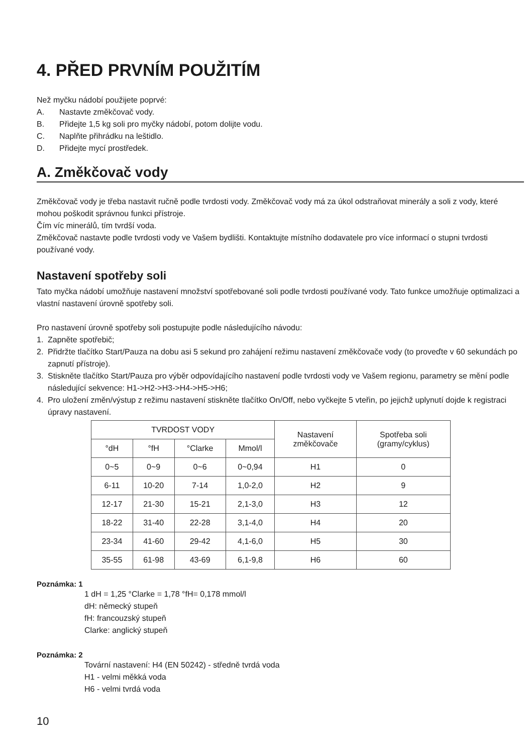4. PŘED PRVNÍM POUŽITÍM
Než myčku nádobí použijete poprvé:
A. Nastavte změkčovač vody.
B. Přidejte 1,5 kg soli pro myčky nádobí, potom dolijte vodu.
C. Naplňte přihrádku na leštidlo.
D. Přidejte mycí prostředek.
A. Změkčovač vody
Změkčovač vody je třeba nastavit ručně podle tvrdosti vody. Změkčovač vody má za úkol odstraňovat minerály a soli z vody, které mohou poškodit správnou funkci přístroje.
Čím víc minerálů, tím tvrdší voda.
Změkčovač nastavte podle tvrdosti vody ve Vašem bydlišti. Kontaktujte místního dodavatele pro více informací o stupni tvrdosti používané vody.
Nastavení spotřeby soli
Tato myčka nádobí umožňuje nastavení množství spotřebované soli podle tvrdosti používané vody. Tato funkce umožňuje optimalizaci a vlastní nastavení úrovně spotřeby soli.
Pro nastavení úrovně spotřeby soli postupujte podle následujícího návodu:
1. Zapněte spotřebič;
2. Přidržte tlačítko Start/Pauza na dobu asi 5 sekund pro zahájení režimu nastavení změkčovače vody (to proveďte v 60 sekundách po zapnutí přístroje).
3. Stiskněte tlačítko Start/Pauza pro výběr odpovídajícího nastavení podle tvrdosti vody ve Vašem regionu, parametry se mění podle následující sekvence: H1->H2->H3->H4->H5->H6;
4. Pro uložení změn/výstup z režimu nastavení stiskněte tlačítko On/Off, nebo vyčkejte 5 vteřin, po jejichž uplynutí dojde k registraci úpravy nastavení.
| TVRDOST VODY | | | | Nastavení změkčovače | Spotřeba soli (gramy/cyklus) |
| --- | --- | --- | --- | --- | --- |
| °dH | °fH | °Clarke | Mmol/l | | |
| 0~5 | 0~9 | 0~6 | 0~0,94 | H1 | 0 |
| 6-11 | 10-20 | 7-14 | 1,0-2,0 | H2 | 9 |
| 12-17 | 21-30 | 15-21 | 2,1-3,0 | H3 | 12 |
| 18-22 | 31-40 | 22-28 | 3,1-4,0 | H4 | 20 |
| 23-34 | 41-60 | 29-42 | 4,1-6,0 | H5 | 30 |
| 35-55 | 61-98 | 43-69 | 6,1-9,8 | H6 | 60 |
Poznámka: 1
1 dH = 1,25 °Clarke = 1,78 °fH= 0,178 mmol/l
dH: německý stupeň
fH: francouzský stupeň
Clarke: anglický stupeň
Poznámka: 2
Tovární nastavení: H4 (EN 50242) - středně tvrdá voda
H1 - velmi měkká voda
H6 - velmi tvrdá voda
10